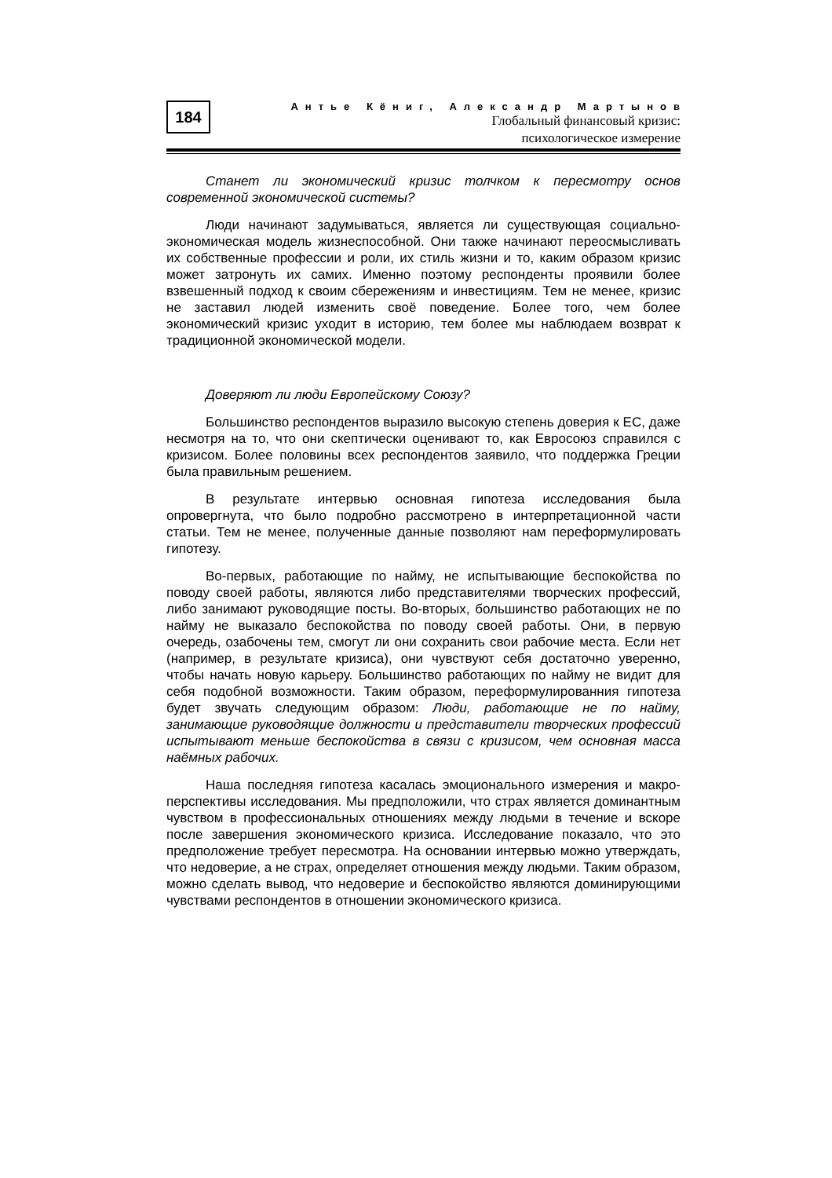184
Антье Кёниг, Александр Мартынов
Глобальный финансовый кризис:
психологическое измерение
Станет ли экономический кризис толчком к пересмотру основ современной экономической системы?
Люди начинают задумываться, является ли существующая социально-экономическая модель жизнеспособной. Они также начинают переосмысливать их собственные профессии и роли, их стиль жизни и то, каким образом кризис может затронуть их самих. Именно поэтому респонденты проявили более взвешенный подход к своим сбережениям и инвестициям. Тем не менее, кризис не заставил людей изменить своё поведение. Более того, чем более экономический кризис уходит в историю, тем более мы наблюдаем возврат к традиционной экономической модели.
Доверяют ли люди Европейскому Союзу?
Большинство респондентов выразило высокую степень доверия к ЕС, даже несмотря на то, что они скептически оценивают то, как Евросоюз справился с кризисом. Более половины всех респондентов заявило, что поддержка Греции была правильным решением.
В результате интервью основная гипотеза исследования была опровергнута, что было подробно рассмотрено в интерпретационной части статьи. Тем не менее, полученные данные позволяют нам переформулировать гипотезу.
Во-первых, работающие по найму, не испытывающие беспокойства по поводу своей работы, являются либо представителями творческих профессий, либо занимают руководящие посты. Во-вторых, большинство работающих не по найму не выказало беспокойства по поводу своей работы. Они, в первую очередь, озабочены тем, смогут ли они сохранить свои рабочие места. Если нет (например, в результате кризиса), они чувствуют себя достаточно уверенно, чтобы начать новую карьеру. Большинство работающих по найму не видит для себя подобной возможности. Таким образом, переформулированния гипотеза будет звучать следующим образом: Люди, работающие не по найму, занимающие руководящие должности и представители творческих профессий испытывают меньше беспокойства в связи с кризисом, чем основная масса наёмных рабочих.
Наша последняя гипотеза касалась эмоционального измерения и макро-перспективы исследования. Мы предположили, что страх является доминантным чувством в профессиональных отношениях между людьми в течение и вскоре после завершения экономического кризиса. Исследование показало, что это предположение требует пересмотра. На основании интервью можно утверждать, что недоверие, а не страх, определяет отношения между людьми. Таким образом, можно сделать вывод, что недоверие и беспокойство являются доминирующими чувствами респондентов в отношении экономического кризиса.